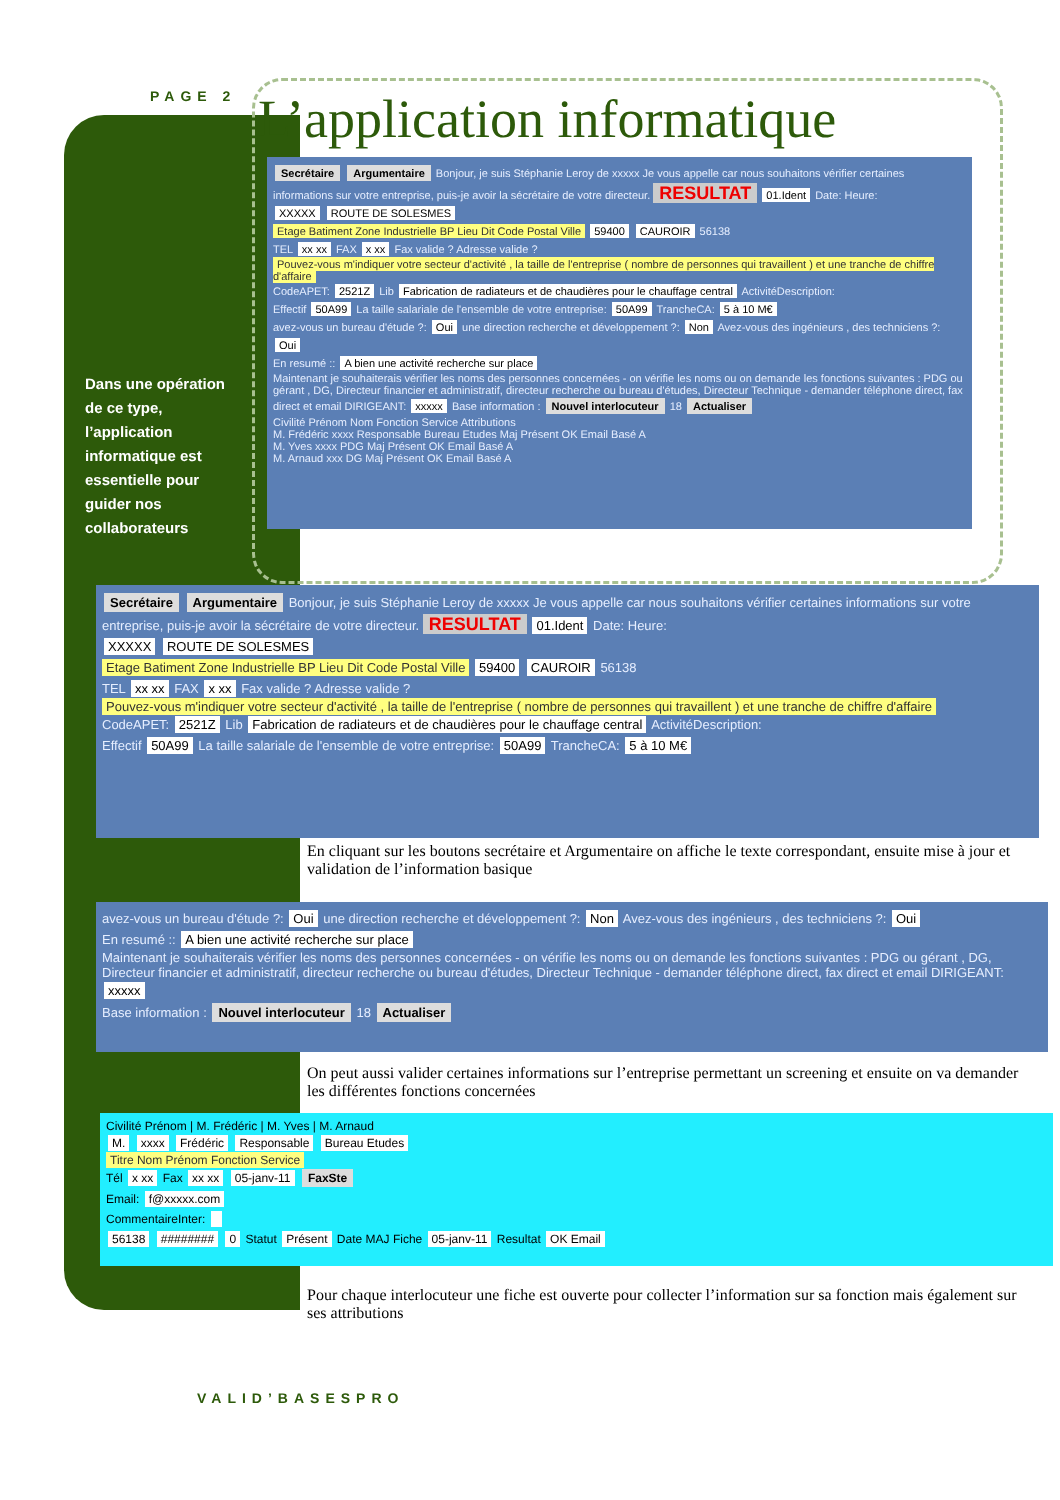PAGE 2 L’application informatique
Dans une opération de ce type, l’application informatique est essentielle pour guider nos collaborateurs
Secrétaire Argumentaire Bonjour, je suis Stéphanie Leroy de xxxxx Je vous appelle car nous souhaitons vérifier certaines informations sur votre entreprise, puis-je avoir la sécrétaire de votre directeur. RESULTAT 01.Ident Date: Heure:
XXXXX ROUTE DE SOLESMES
Etage Batiment Zone Industrielle BP Lieu Dit Code Postal Ville 59400 CAUROIR 56138
TEL xx xx FAX x xx Fax valide ? Adresse valide ?
Pouvez-vous m'indiquer votre secteur d'activité , la taille de l'entreprise ( nombre de personnes qui travaillent ) et une tranche de chiffre d'affaire
CodeAPET: 2521Z Lib Fabrication de radiateurs et de chaudières pour le chauffage central ActivitéDescription:
Effectif 50A99 La taille salariale de l'ensemble de votre entreprise: 50A99 TrancheCA: 5 à 10 M€
avez-vous un bureau d'étude ?: Oui une direction recherche et développement ?: Non Avez-vous des ingénieurs , des techniciens ?: Oui
En resumé :: A bien une activité recherche sur place
Maintenant je souhaiterais vérifier les noms des personnes concernées - on vérifie les noms ou on demande les fonctions suivantes : PDG ou gérant , DG, Directeur financier et administratif, directeur recherche ou bureau d'études, Directeur Technique - demander téléphone direct, fax direct et email DIRIGEANT: xxxxx Base information : Nouvel interlocuteur 18 Actualiser
Civilité Prénom Nom Fonction Service Attributions
M. Frédéric xxxx Responsable Bureau Etudes Maj Présent OK Email Basé A
M. Yves xxxx PDG Maj Présent OK Email Basé A
M. Arnaud xxx DG Maj Présent OK Email Basé A
Secrétaire Argumentaire Bonjour, je suis Stéphanie Leroy de xxxxx Je vous appelle car nous souhaitons vérifier certaines informations sur votre entreprise, puis-je avoir la sécrétaire de votre directeur. RESULTAT 01.Ident Date: Heure:
XXXXX ROUTE DE SOLESMES
Etage Batiment Zone Industrielle BP Lieu Dit Code Postal Ville 59400 CAUROIR 56138
TEL xx xx FAX x xx Fax valide ? Adresse valide ?
Pouvez-vous m'indiquer votre secteur d'activité , la taille de l'entreprise ( nombre de personnes qui travaillent ) et une tranche de chiffre d'affaire
CodeAPET: 2521Z Lib Fabrication de radiateurs et de chaudières pour le chauffage central ActivitéDescription:
Effectif 50A99 La taille salariale de l'ensemble de votre entreprise: 50A99 TrancheCA: 5 à 10 M€
En cliquant sur les boutons secrétaire et Argumentaire on affiche le texte correspondant, ensuite mise à jour et validation de l’information basique
avez-vous un bureau d'étude ?: Oui une direction recherche et développement ?: Non Avez-vous des ingénieurs , des techniciens ?: Oui
En resumé :: A bien une activité recherche sur place
Maintenant je souhaiterais vérifier les noms des personnes concernées - on vérifie les noms ou on demande les fonctions suivantes : PDG ou gérant , DG, Directeur financier et administratif, directeur recherche ou bureau d'études, Directeur Technique - demander téléphone direct, fax direct et email DIRIGEANT: xxxxx
Base information : Nouvel interlocuteur 18 Actualiser
On peut aussi valider certaines informations sur l’entreprise permettant un screening et ensuite on va demander les différentes fonctions concernées
Civilité Prénom | M. Frédéric | M. Yves | M. Arnaud
M. xxxx Frédéric Responsable Bureau Etudes
Titre Nom Prénom Fonction Service
Tél x xx Fax xx xx 05-janv-11 FaxSte
Email: f@xxxxx.com
CommentaireInter:
56138 ######## 0 Statut Présent Date MAJ Fiche 05-janv-11 Resultat OK Email
Pour chaque interlocuteur une fiche est ouverte pour collecter l’information sur sa fonction mais également sur ses attributions
VALID’BASESPRO